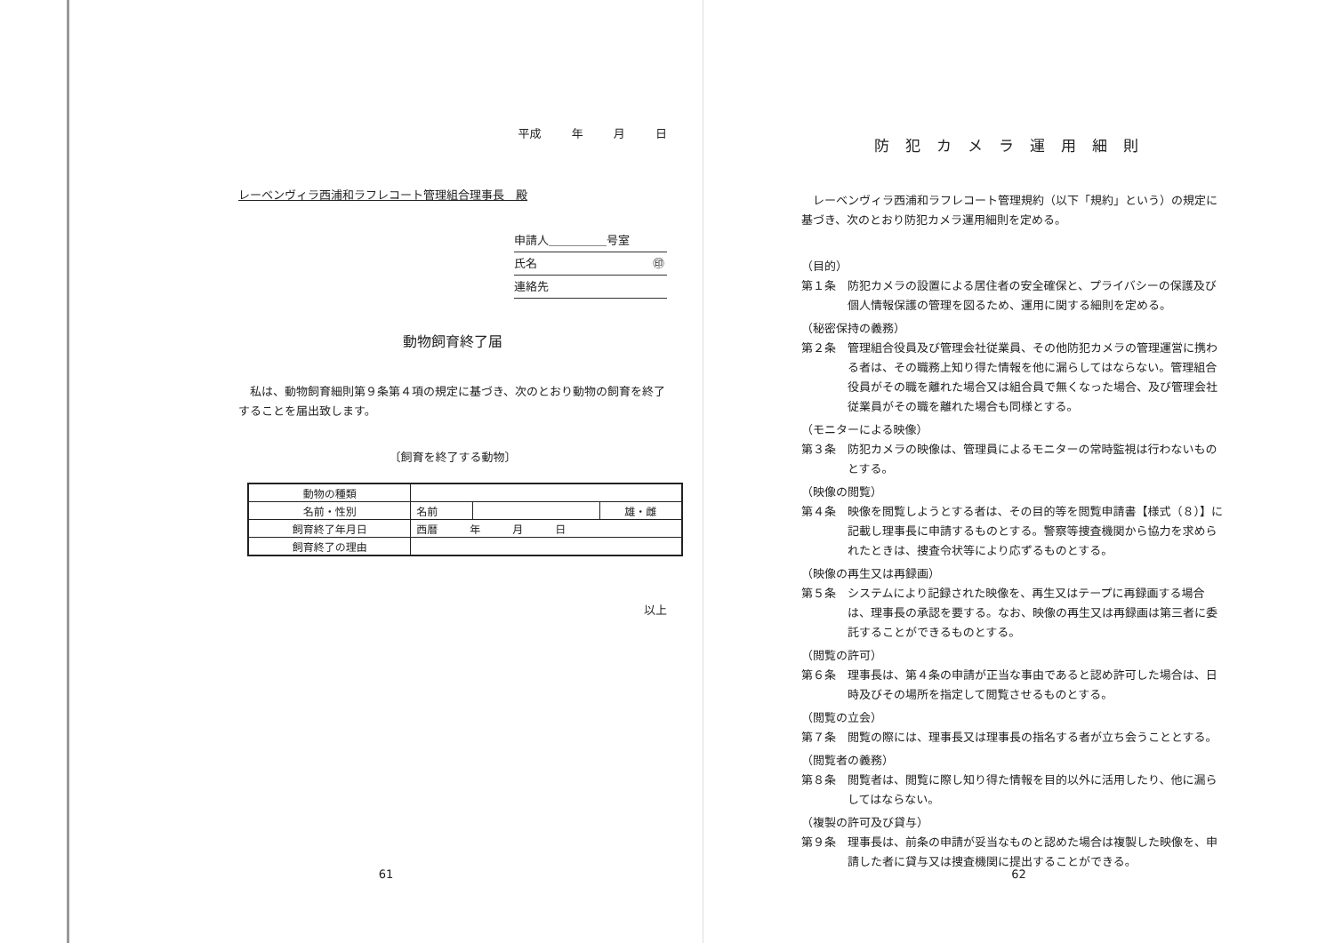平成 年 月 日
レーベンヴィラ西浦和ラフレコート管理組合理事長　殿
申請人＿＿＿＿＿号室
氏名　　　　　　　　　　㊞
連絡先
動物飼育終了届
　私は、動物飼育細則第９条第４項の規定に基づき、次のとおり動物の飼育を終了することを届出致します。
〔飼育を終了する動物〕
| 動物の種類 | | | |
| 名前・性別 | 名前 | | 雄・雌 |
| 飼育終了年月日 | 西暦 年 月 日 | | |
| 飼育終了の理由 | | | |
以上
61
防犯カメラ運用細則
　レーベンヴィラ西浦和ラフレコート管理規約（以下「規約」という）の規定に基づき、次のとおり防犯カメラ運用細則を定める。
（目的）
第１条　防犯カメラの設置による居住者の安全確保と、プライバシーの保護及び個人情報保護の管理を図るため、運用に関する細則を定める。
（秘密保持の義務）
第２条　管理組合役員及び管理会社従業員、その他防犯カメラの管理運営に携わる者は、その職務上知り得た情報を他に漏らしてはならない。管理組合役員がその職を離れた場合又は組合員で無くなった場合、及び管理会社従業員がその職を離れた場合も同様とする。
（モニターによる映像）
第３条　防犯カメラの映像は、管理員によるモニターの常時監視は行わないものとする。
（映像の閲覧）
第４条　映像を閲覧しようとする者は、その目的等を閲覧申請書【様式（８）】に記載し理事長に申請するものとする。警察等捜査機関から協力を求められたときは、捜査令状等により応ずるものとする。
（映像の再生又は再録画）
第５条　システムにより記録された映像を、再生又はテープに再録画する場合は、理事長の承認を要する。なお、映像の再生又は再録画は第三者に委託することができるものとする。
（閲覧の許可）
第６条　理事長は、第４条の申請が正当な事由であると認め許可した場合は、日時及びその場所を指定して閲覧させるものとする。
（閲覧の立会）
第７条　閲覧の際には、理事長又は理事長の指名する者が立ち会うこととする。
（閲覧者の義務）
第８条　閲覧者は、閲覧に際し知り得た情報を目的以外に活用したり、他に漏らしてはならない。
（複製の許可及び貸与）
第９条　理事長は、前条の申請が妥当なものと認めた場合は複製した映像を、申請した者に貸与又は捜査機関に提出することができる。
62